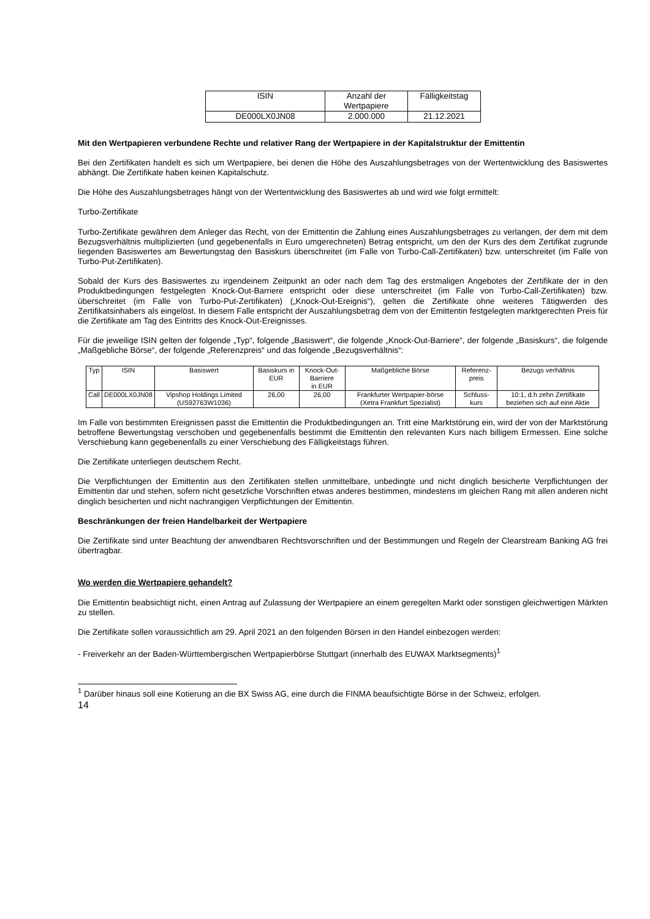| ISIN | Anzahl der Wertpapiere | Fälligkeitstag |
| --- | --- | --- |
| DE000LX0JN08 | 2.000.000 | 21.12.2021 |
Mit den Wertpapieren verbundene Rechte und relativer Rang der Wertpapiere in der Kapitalstruktur der Emittentin
Bei den Zertifikaten handelt es sich um Wertpapiere, bei denen die Höhe des Auszahlungsbetrages von der Wertentwicklung des Basiswertes abhängt. Die Zertifikate haben keinen Kapitalschutz.
Die Höhe des Auszahlungsbetrages hängt von der Wertentwicklung des Basiswertes ab und wird wie folgt ermittelt:
Turbo-Zertifikate
Turbo-Zertifikate gewähren dem Anleger das Recht, von der Emittentin die Zahlung eines Auszahlungsbetrages zu verlangen, der dem mit dem Bezugsverhältnis multiplizierten (und gegebenenfalls in Euro umgerechneten) Betrag entspricht, um den der Kurs des dem Zertifikat zugrunde liegenden Basiswertes am Bewertungstag den Basiskurs überschreitet (im Falle von Turbo-Call-Zertifikaten) bzw. unterschreitet (im Falle von Turbo-Put-Zertifikaten).
Sobald der Kurs des Basiswertes zu irgendeinem Zeitpunkt an oder nach dem Tag des erstmaligen Angebotes der Zertifikate der in den Produktbedingungen festgelegten Knock-Out-Barriere entspricht oder diese unterschreitet (im Falle von Turbo-Call-Zertifikaten) bzw. überschreitet (im Falle von Turbo-Put-Zertifikaten) („Knock-Out-Ereignis“), gelten die Zertifikate ohne weiteres Tätigwerden des Zertifikatsinhabers als eingelöst. In diesem Falle entspricht der Auszahlungsbetrag dem von der Emittentin festgelegten marktgerechten Preis für die Zertifikate am Tag des Eintritts des Knock-Out-Ereignisses.
Für die jeweilige ISIN gelten der folgende „Typ“, folgende „Basiswert“, die folgende „Knock-Out-Barriere“, der folgende „Basiskurs“, die folgende „Maßgebliche Börse“, der folgende „Referenzpreis“ und das folgende „Bezugsverhältnis“:
| Typ | ISIN | Basiswert | Basiskurs in EUR | Knock-Out-Barriere in EUR | Maßgebliche Börse | Referenz-preis | Bezugs verhältnis |
| --- | --- | --- | --- | --- | --- | --- | --- |
| Call | DE000LX0JN08 | Vipshop Holdings Limited (US92763W1036) | 26,00 | 26,00 | Frankfurter Wertpapier-börse (Xetra Frankfurt Spezialist) | Schluss-kurs | 10:1, d.h zehn Zertifikate beziehen sich auf eine Aktie |
Im Falle von bestimmten Ereignissen passt die Emittentin die Produktbedingungen an. Tritt eine Marktstörung ein, wird der von der Marktstörung betroffene Bewertungstag verschoben und gegebenenfalls bestimmt die Emittentin den relevanten Kurs nach billigem Ermessen. Eine solche Verschiebung kann gegebenenfalls zu einer Verschiebung des Fälligkeitstags führen.
Die Zertifikate unterliegen deutschem Recht.
Die Verpflichtungen der Emittentin aus den Zertifikaten stellen unmittelbare, unbedingte und nicht dinglich besicherte Verpflichtungen der Emittentin dar und stehen, sofern nicht gesetzliche Vorschriften etwas anderes bestimmen, mindestens im gleichen Rang mit allen anderen nicht dinglich besicherten und nicht nachrangigen Verpflichtungen der Emittentin.
Beschränkungen der freien Handelbarkeit der Wertpapiere
Die Zertifikate sind unter Beachtung der anwendbaren Rechtsvorschriften und der Bestimmungen und Regeln der Clearstream Banking AG frei übertragbar.
Wo werden die Wertpapiere gehandelt?
Die Emittentin beabsichtigt nicht, einen Antrag auf Zulassung der Wertpapiere an einem geregelten Markt oder sonstigen gleichwertigen Märkten zu stellen.
Die Zertifikate sollen voraussichtlich am 29. April 2021 an den folgenden Börsen in den Handel einbezogen werden:
- Freiverkehr an der Baden-Württembergischen Wertpapierbörse Stuttgart (innerhalb des EUWAX Marktsegments)<sup>1</sup>
<sup>1</sup> Darüber hinaus soll eine Kotierung an die BX Swiss AG, eine durch die FINMA beaufsichtigte Börse in der Schweiz, erfolgen.
14